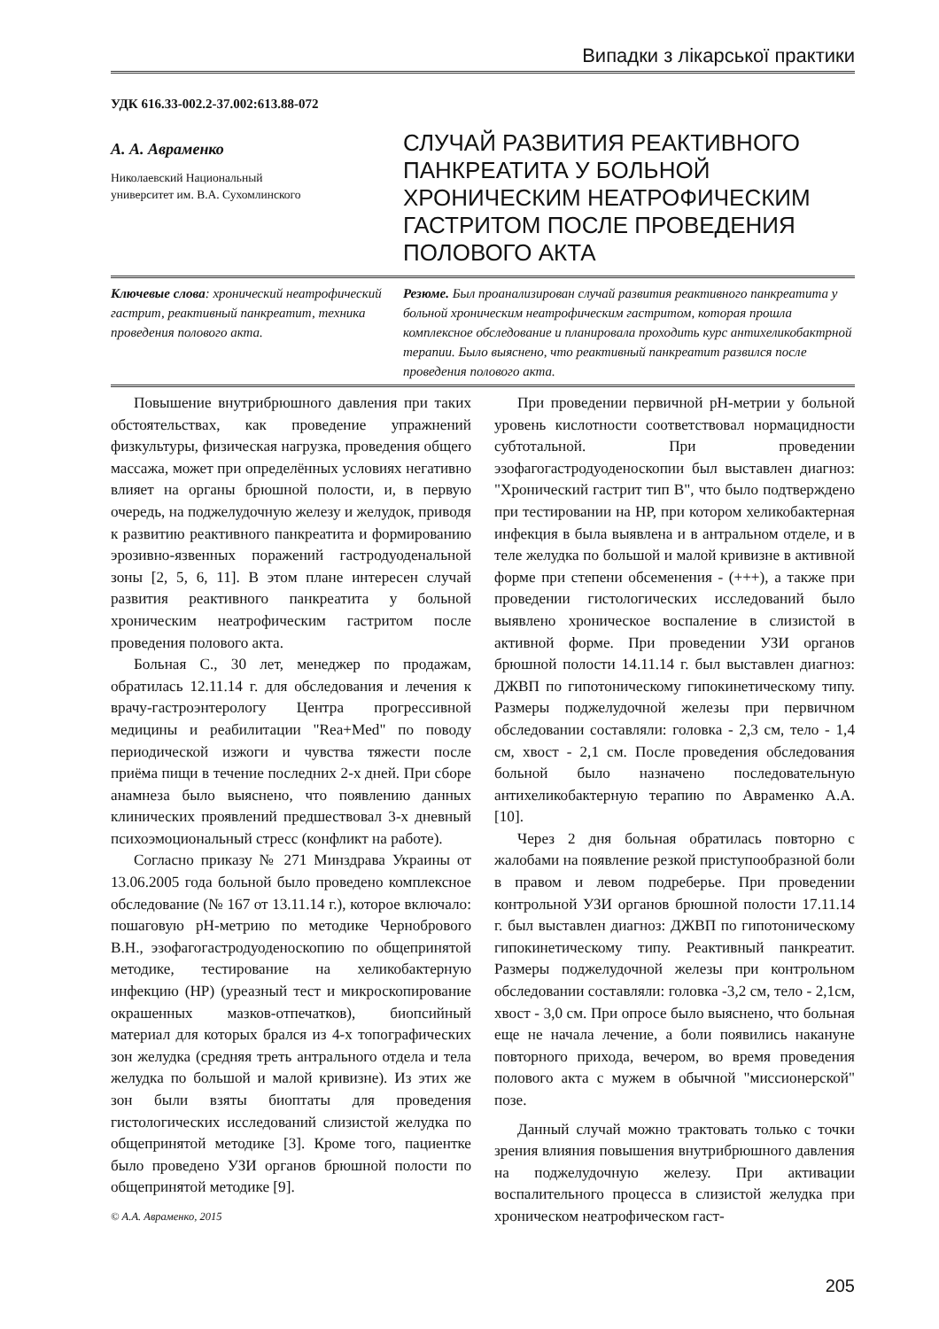Випадки з лікарської практики
УДК 616.33-002.2-37.002:613.88-072
А. А. Авраменко
Николаевский Национальный
университет им. В.А. Сухомлинского
СЛУЧАЙ РАЗВИТИЯ РЕАКТИВНОГО ПАНКРЕАТИТА У БОЛЬНОЙ ХРОНИЧЕСКИМ НЕАТРОФИЧЕСКИМ ГАСТРИТОМ ПОСЛЕ ПРОВЕДЕНИЯ ПОЛОВОГО АКТА
Ключевые слова: хронический неатрофический гастрит, реактивный панкреатит, техника проведения полового акта.
Резюме. Был проанализирован случай развития реактивного панкреатита у больной хроническим неатрофическим гастритом, которая прошла комплексное обследование и планировала проходить курс антихеликобактрной терапии. Было выяснено, что реактивный панкреатит развился после проведения полового акта.
Повышение внутрибрюшного давления при таких обстоятельствах, как проведение упражнений физкультуры, физическая нагрузка, проведения общего массажа, может при определённых условиях негативно влияет на органы брюшной полости, и, в первую очередь, на поджелудочную железу и желудок, приводя к развитию реактивного панкреатита и формированию эрозивно-язвенных поражений гастродуоденальной зоны [2, 5, 6, 11]. В этом плане интересен случай развития реактивного панкреатита у больной хроническим неатрофическим гастритом после проведения полового акта.
Больная С., 30 лет, менеджер по продажам, обратилась 12.11.14 г. для обследования и лечения к врачу-гастроэнтерологу Центра прогрессивной медицины и реабилитации "Rea+Med" по поводу периодической изжоги и чувства тяжести после приёма пищи в течение последних 2-х дней. При сборе анамнеза было выяснено, что появлению данных клинических проявлений предшествовал 3-х дневный психоэмоциональный стресс (конфликт на работе).
Согласно приказу № 271 Минздрава Украины от 13.06.2005 года больной было проведено комплексное обследование (№ 167 от 13.11.14 г.), которое включало: пошаговую рН-метрию по методике Чернобрового В.Н., эзофагогастродуоденоскопию по общепринятой методике, тестирование на хеликобактерную инфекцию (НР) (уреазный тест и микроскопирование окрашенных мазков-отпечатков), биопсийный материал для которых брался из 4-х топографических зон желудка (средняя треть антрального отдела и тела желудка по большой и малой кривизне). Из этих же зон были взяты биоптаты для проведения гистологических исследований слизистой желудка по общепринятой методике [3]. Кроме того, пациентке было проведено УЗИ органов брюшной полости по общепринятой методике [9].
© А.А. Авраменко, 2015
При проведении первичной рН-метрии у больной уровень кислотности соответствовал нормацидности субтотальной. При проведении эзофагогастродуоденоскопии был выставлен диагноз: "Хронический гастрит тип В", что было подтверждено при тестировании на НР, при котором хеликобактерная инфекция в была выявлена и в антральном отделе, и в теле желудка по большой и малой кривизне в активной форме при степени обсеменения - (+++), а также при проведении гистологических исследований было выявлено хроническое воспаление в слизистой в активной форме. При проведении УЗИ органов брюшной полости 14.11.14 г. был выставлен диагноз: ДЖВП по гипотоническому гипокинетическому типу. Размеры поджелудочной железы при первичном обследовании составляли: головка - 2,3 см, тело - 1,4 см, хвост - 2,1 см. После проведения обследования больной было назначено последовательную антихеликобактерную терапию по Авраменко А.А. [10].
Через 2 дня больная обратилась повторно с жалобами на появление резкой приступообразной боли в правом и левом подреберье. При проведении контрольной УЗИ органов брюшной полости 17.11.14 г. был выставлен диагноз: ДЖВП по гипотоническому гипокинетическому типу. Реактивный панкреатит. Размеры поджелудочной железы при контрольном обследовании составляли: головка -3,2 см, тело - 2,1см, хвост - 3,0 см. При опросе было выяснено, что больная еще не начала лечение, а боли появились накануне повторного прихода, вечером, во время проведения полового акта с мужем в обычной "миссионерской" позе.
Данный случай можно трактовать только с точки зрения влияния повышения внутрибрюшного давления на поджелудочную железу. При активации воспалительного процесса в слизистой желудка при хроническом неатрофическом гаст-
205